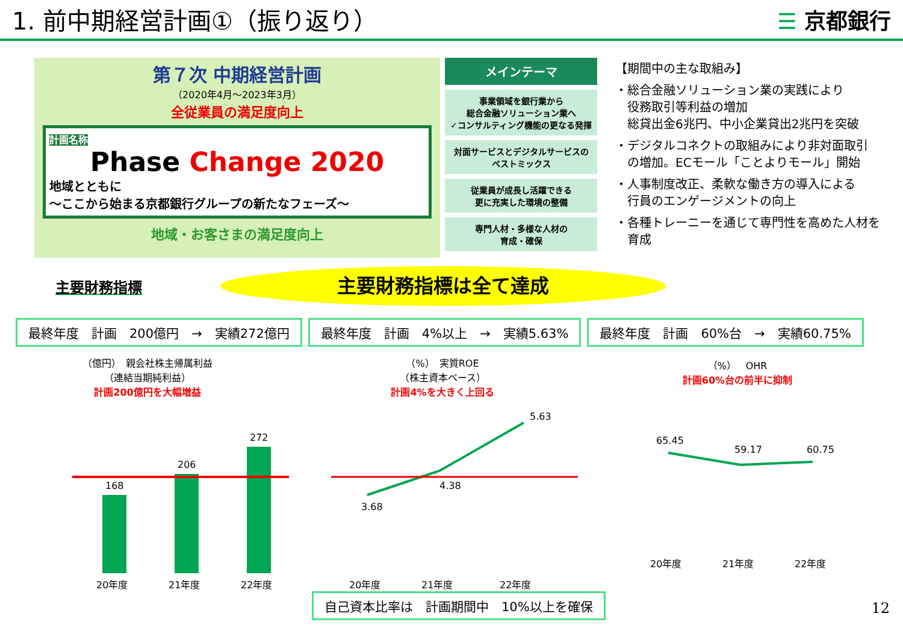1. 前中期経営計画①（振り返り） ☰ 京都銀行
第７次 中期経営計画
（2020年4月～2023年3月）
全従業員の満足度向上
計画名称
Phase Change 2020
地域とともに
～ここから始まる京都銀行グループの新たなフェーズ～
地域・お客さまの満足度向上
メインテーマ
事業領域を銀行業から
総合金融ソリューション業へ
✓コンサルティング機能の更なる発揮
対面サービスとデジタルサービスの
ベストミックス
従業員が成長し活躍できる
更に充実した環境の整備
専門人材・多様な人材の
育成・確保
【期間中の主な取組み】
・総合金融ソリューション業の実践により
　役務取引等利益の増加
　総貸出金6兆円、中小企業貸出2兆円を突破
・デジタルコネクトの取組みにより非対面取引
　の増加。ECモール「ことよりモール」開始
・人事制度改正、柔軟な働き方の導入による
　行員のエンゲージメントの向上
・各種トレーニーを通じて専門性を高めた人材を
　育成
主要財務指標
主要財務指標は全て達成
最終年度　計画　200億円　→　実績272億円 最終年度　計画　4%以上　→　実績5.63% 最終年度　計画　60%台　→　実績60.75%
（億円）　親会社株主帰属利益
（連結当期純利益）
計画200億円を大幅増益
168
206
272
20年度
21年度
22年度
（%）　実質ROE
（株主資本ベース）
計画4%を大きく上回る
3.68
4.38
5.63
20年度
21年度
22年度
（%）　OHR
計画60%台の前半に抑制
65.45
59.17
60.75
20年度
21年度
22年度
自己資本比率は　計画期間中　10%以上を確保
12